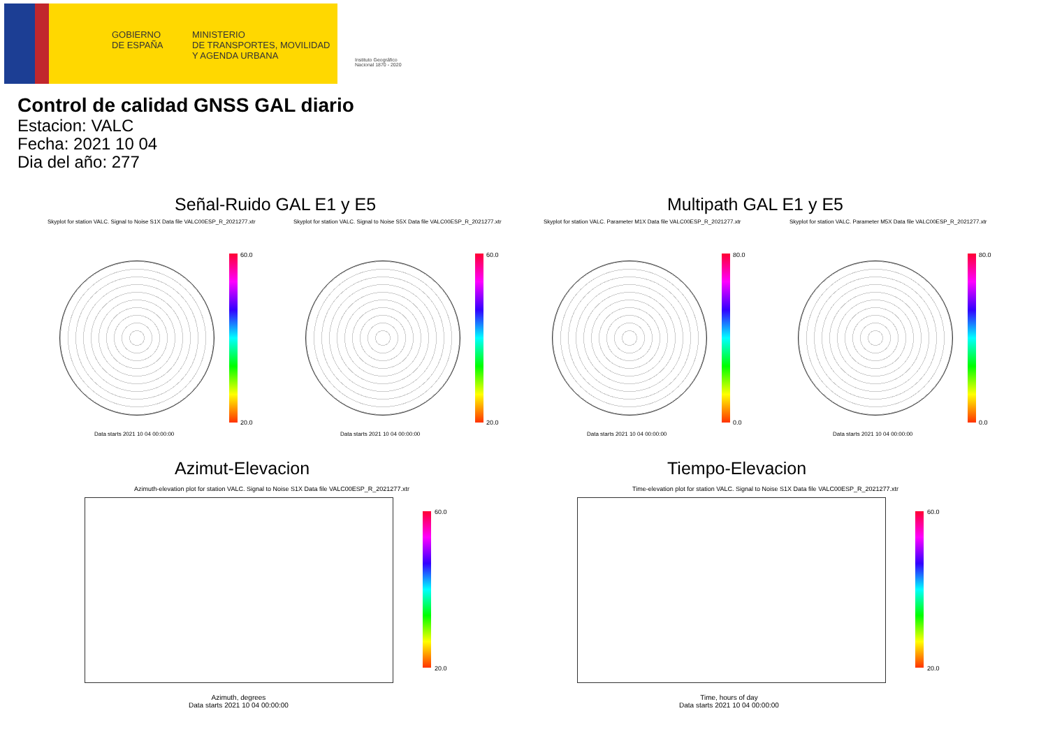GOBIERNO
DE ESPAÑA
MINISTERIO
DE TRANSPORTES, MOVILIDAD
Y AGENDA URBANA
Instituto Geográfico
Nacional 1870 - 2020
Control de calidad GNSS GAL diario
Estacion: VALC
Fecha: 2021 10 04
Dia del año: 277
Señal-Ruido GAL E1 y E5 Multipath GAL E1 y E5
Skyplot for station VALC. Signal to Noise S1X Data file VALC00ESP_R_2021277.xtr
Skyplot for station VALC. Signal to Noise S5X Data file VALC00ESP_R_2021277.xtr
Skyplot for station VALC. Parameter M1X Data file VALC00ESP_R_2021277.xtr
Skyplot for station VALC. Parameter M5X Data file VALC00ESP_R_2021277.xtr
60.0
20.0
60.0
20.0
80.0
0.0
80.0
0.0
Data starts 2021 10 04 00:00:00
Data starts 2021 10 04 00:00:00
Data starts 2021 10 04 00:00:00
Data starts 2021 10 04 00:00:00
Azimut-Elevacion Tiempo-Elevacion
Azimuth-elevation plot for station VALC. Signal to Noise S1X Data file VALC00ESP_R_2021277.xtr
Time-elevation plot for station VALC. Signal to Noise S1X Data file VALC00ESP_R_2021277.xtr
60.0
20.0
60.0
20.0
Azimuth, degrees
Data starts 2021 10 04 00:00:00
Time, hours of day
Data starts 2021 10 04 00:00:00